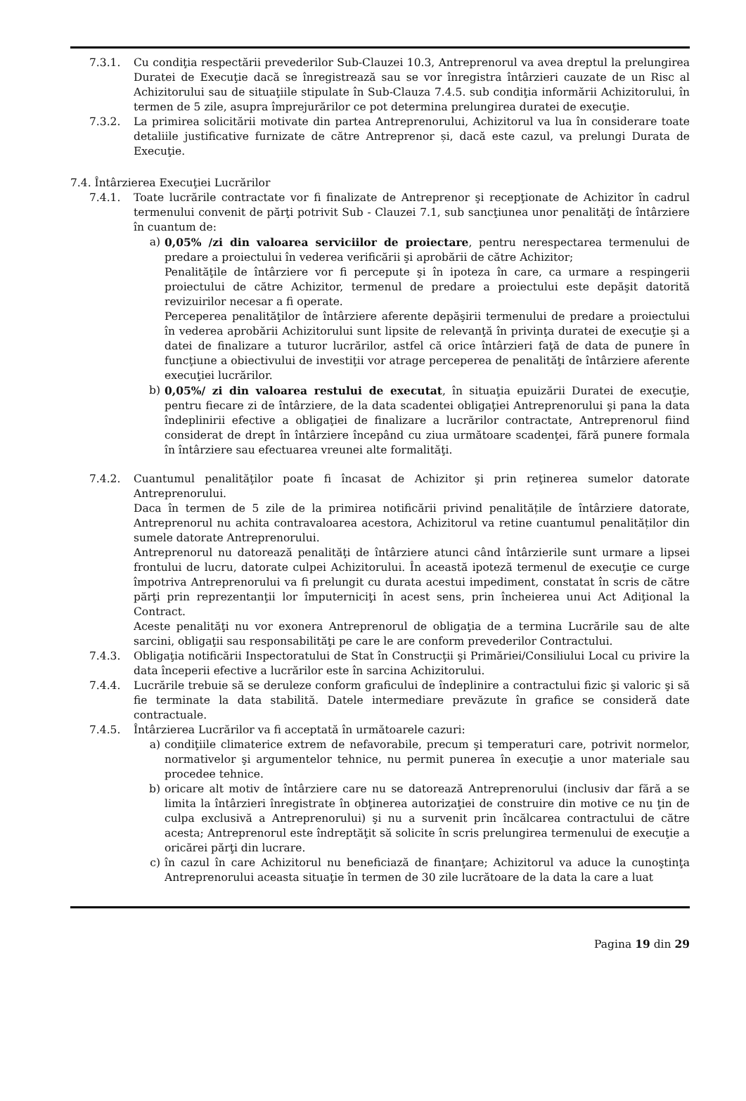7.3.1. Cu condiţia respectării prevederilor Sub-Clauzei 10.3, Antreprenorul va avea dreptul la prelungirea Duratei de Execuţie dacă se înregistrează sau se vor înregistra întârzieri cauzate de un Risc al Achizitorului sau de situaţiile stipulate în Sub-Clauza 7.4.5. sub condiţia informării Achizitorului, în termen de 5 zile, asupra împrejurărilor ce pot determina prelungirea duratei de execuţie.
7.3.2. La primirea solicitării motivate din partea Antreprenorului, Achizitorul va lua în considerare toate detaliile justificative furnizate de către Antreprenor și, dacă este cazul, va prelungi Durata de Execuţie.
7.4. Întârzierea Execuţiei Lucrărilor
7.4.1. Toate lucrările contractate vor fi finalizate de Antreprenor şi recepţionate de Achizitor în cadrul termenului convenit de părţi potrivit Sub - Clauzei 7.1, sub sancţiunea unor penalităţi de întârziere în cuantum de:
a) 0,05% /zi din valoarea serviciilor de proiectare, pentru nerespectarea termenului de predare a proiectului în vederea verificării şi aprobării de către Achizitor;
Penalităţile de întârziere vor fi percepute şi în ipoteza în care, ca urmare a respingerii proiectului de către Achizitor, termenul de predare a proiectului este depăşit datorită revizuirilor necesar a fi operate.
Perceperea penalităţilor de întârziere aferente depăşirii termenului de predare a proiectului în vederea aprobării Achizitorului sunt lipsite de relevanţă în privinţa duratei de execuţie şi a datei de finalizare a tuturor lucrărilor, astfel că orice întârzieri faţă de data de punere în funcţiune a obiectivului de investiţii vor atrage perceperea de penalităţi de întârziere aferente execuţiei lucrărilor.
b) 0,05%/ zi din valoarea restului de executat, în situaţia epuizării Duratei de execuţie, pentru fiecare zi de întârziere, de la data scadentei obligaţiei Antreprenorului şi pana la data îndeplinirii efective a obligaţiei de finalizare a lucrărilor contractate, Antreprenorul fiind considerat de drept în întârziere începând cu ziua următoare scadenţei, fără punere formala în întârziere sau efectuarea vreunei alte formalităţi.
7.4.2. Cuantumul penalităţilor poate fi încasat de Achizitor şi prin reţinerea sumelor datorate Antreprenorului.
Daca în termen de 5 zile de la primirea notificării privind penalitățile de întârziere datorate, Antreprenorul nu achita contravaloarea acestora, Achizitorul va retine cuantumul penalităților din sumele datorate Antreprenorului.
Antreprenorul nu datorează penalităţi de întârziere atunci când întârzierile sunt urmare a lipsei frontului de lucru, datorate culpei Achizitorului. În această ipoteză termenul de execuţie ce curge împotriva Antreprenorului va fi prelungit cu durata acestui impediment, constatat în scris de către părţi prin reprezentanţii lor împuterniciţi în acest sens, prin încheierea unui Act Adiţional la Contract.
Aceste penalităţi nu vor exonera Antreprenorul de obligaţia de a termina Lucrările sau de alte sarcini, obligaţii sau responsabilităţi pe care le are conform prevederilor Contractului.
7.4.3. Obligaţia notificării Inspectoratului de Stat în Construcţii şi Primăriei/Consiliului Local cu privire la data începerii efective a lucrărilor este în sarcina Achizitorului.
7.4.4. Lucrările trebuie să se deruleze conform graficului de îndeplinire a contractului fizic şi valoric şi să fie terminate la data stabilită. Datele intermediare prevăzute în grafice se consideră date contractuale.
7.4.5. Întârzierea Lucrărilor va fi acceptată în următoarele cazuri:
a) condiţiile climaterice extrem de nefavorabile, precum şi temperaturi care, potrivit normelor, normativelor şi argumentelor tehnice, nu permit punerea în execuţie a unor materiale sau procedee tehnice.
b) oricare alt motiv de întârziere care nu se datorează Antreprenorului (inclusiv dar fără a se limita la întârzieri înregistrate în obţinerea autorizaţiei de construire din motive ce nu ţin de culpa exclusivă a Antreprenorului) şi nu a survenit prin încălcarea contractului de către acesta; Antreprenorul este îndreptăţit să solicite în scris prelungirea termenului de execuţie a oricărei părţi din lucrare.
c) în cazul în care Achizitorul nu beneficiază de finanţare; Achizitorul va aduce la cunoştinţa Antreprenorului aceasta situaţie în termen de 30 zile lucrătoare de la data la care a luat
Pagina 19 din 29